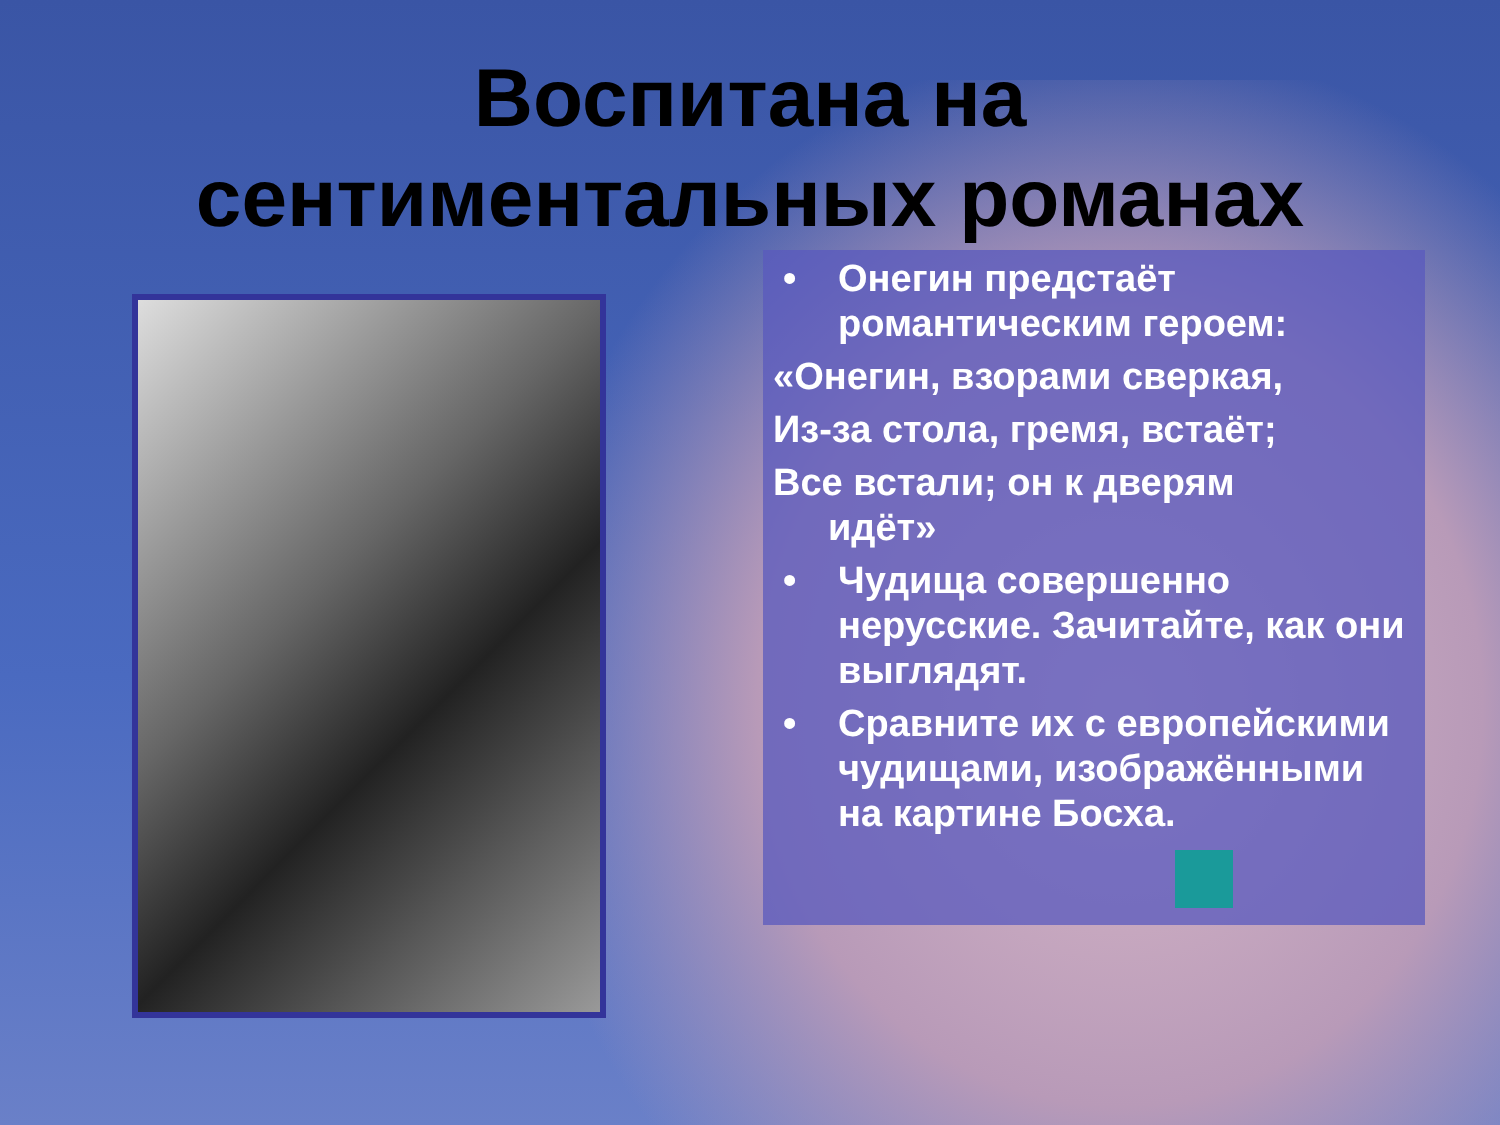Воспитана на
сентиментальных романах
• Онегин предстаёт романтическим героем:
«Онегин, взорами сверкая,
Из-за стола, гремя, встаёт;
Все встали; он к дверям
идёт»
• Чудища совершенно нерусские. Зачитайте, как они выглядят.
• Сравните их с европейскими чудищами, изображёнными на картине Босха.